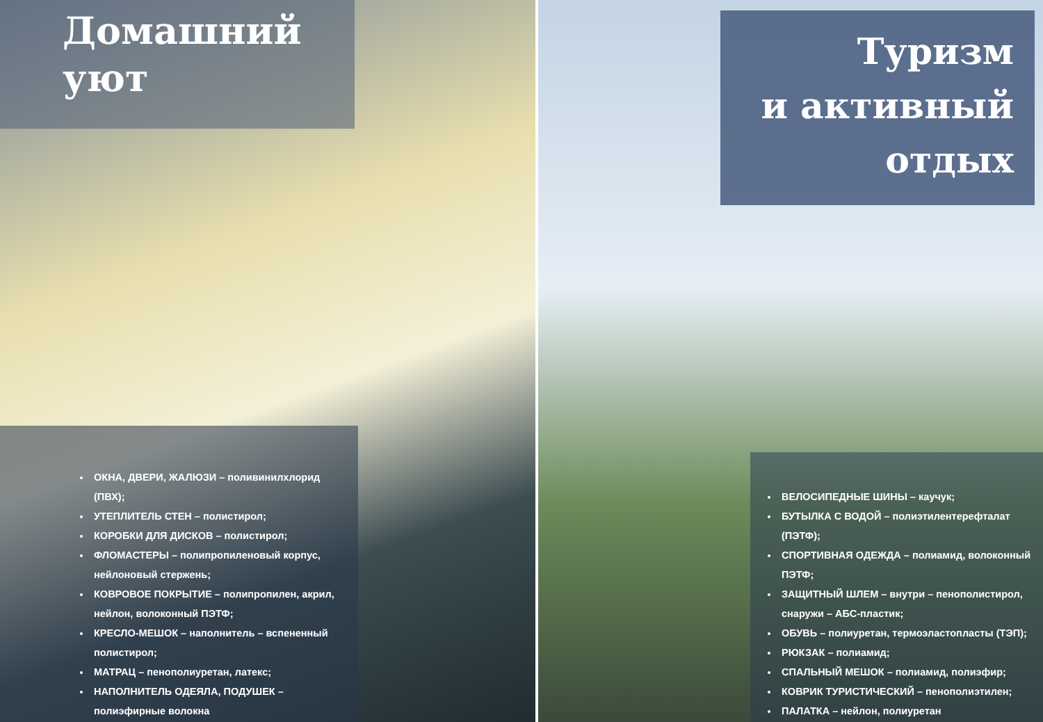ОКНА, ДВЕРИ, ЖАЛЮЗИ – поливинилхлорид (ПВХ);
УТЕПЛИТЕЛЬ СТЕН – полистирол;
КОРОБКИ ДЛЯ ДИСКОВ – полистирол;
ФЛОМАСТЕРЫ – полипропиленовый корпус, нейлоновый стержень;
КОВРОВОЕ ПОКРЫТИЕ – полипропилен, акрил, нейлон, волоконный ПЭТФ;
КРЕСЛО-МЕШОК – наполнитель – вспененный полистирол;
МАТРАЦ – пенополиуретан, латекс;
НАПОЛНИТЕЛЬ ОДЕЯЛА, ПОДУШЕК – полиэфирные волокна
Домашний
уют
Туризм
и активный
отдых
ВЕЛОСИПЕДНЫЕ ШИНЫ – каучук;
БУТЫЛКА С ВОДОЙ – полиэтилентерефталат (ПЭТФ);
СПОРТИВНАЯ ОДЕЖДА – полиамид, волоконный ПЭТФ;
ЗАЩИТНЫЙ ШЛЕМ – внутри – пенополистирол, снаружи – АБС-пластик;
ОБУВЬ – полиуретан, термоэластопласты (ТЭП);
РЮКЗАК – полиамид;
СПАЛЬНЫЙ МЕШОК – полиамид, полиэфир;
КОВРИК ТУРИСТИЧЕСКИЙ – пенополиэтилен;
ПАЛАТКА – нейлон, полиуретан